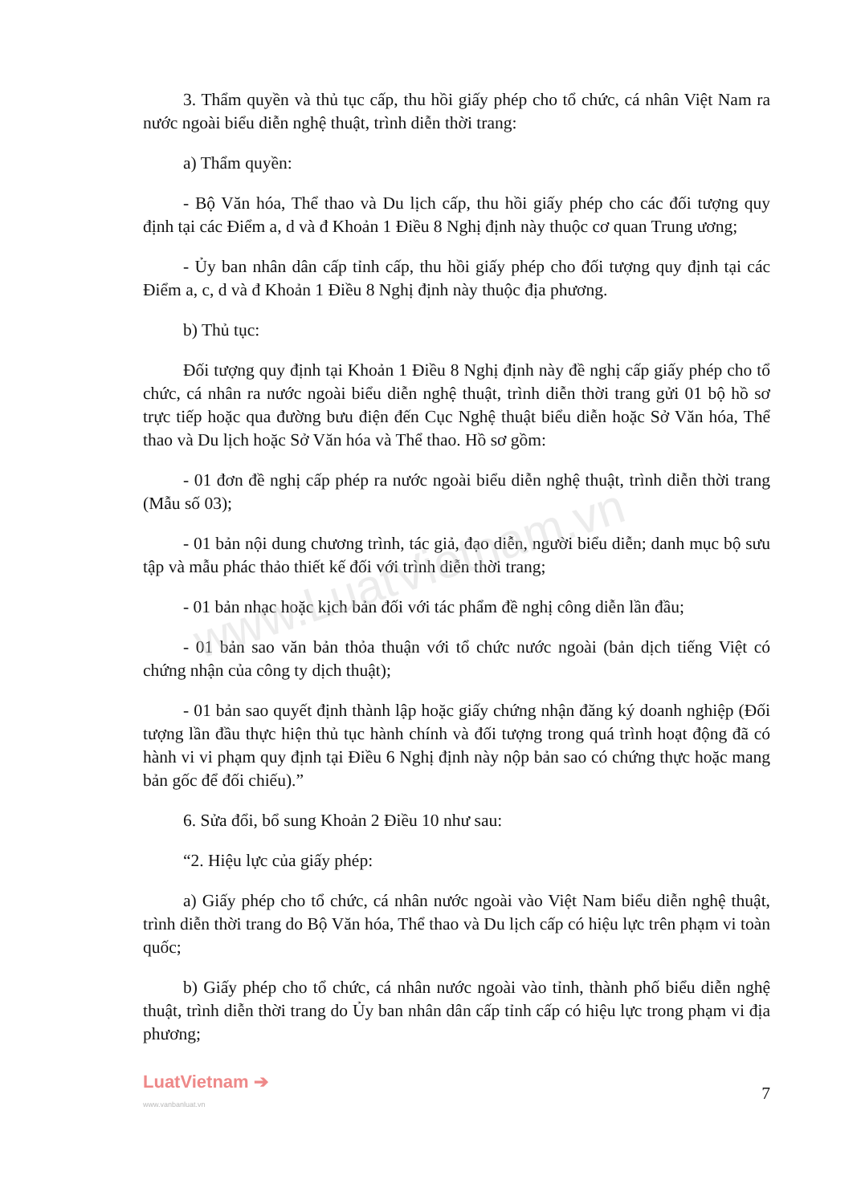www.LuatVietnam.vn
3. Thẩm quyền và thủ tục cấp, thu hồi giấy phép cho tổ chức, cá nhân Việt Nam ra nước ngoài biểu diễn nghệ thuật, trình diễn thời trang:
a) Thẩm quyền:
- Bộ Văn hóa, Thể thao và Du lịch cấp, thu hồi giấy phép cho các đối tượng quy định tại các Điểm a, d và đ Khoản 1 Điều 8 Nghị định này thuộc cơ quan Trung ương;
- Ủy ban nhân dân cấp tỉnh cấp, thu hồi giấy phép cho đối tượng quy định tại các Điểm a, c, d và đ Khoản 1 Điều 8 Nghị định này thuộc địa phương.
b) Thủ tục:
Đối tượng quy định tại Khoản 1 Điều 8 Nghị định này đề nghị cấp giấy phép cho tổ chức, cá nhân ra nước ngoài biểu diễn nghệ thuật, trình diễn thời trang gửi 01 bộ hồ sơ trực tiếp hoặc qua đường bưu điện đến Cục Nghệ thuật biểu diễn hoặc Sở Văn hóa, Thể thao và Du lịch hoặc Sở Văn hóa và Thể thao. Hồ sơ gồm:
- 01 đơn đề nghị cấp phép ra nước ngoài biểu diễn nghệ thuật, trình diễn thời trang (Mẫu số 03);
- 01 bản nội dung chương trình, tác giả, đạo diễn, người biểu diễn; danh mục bộ sưu tập và mẫu phác thảo thiết kế đối với trình diễn thời trang;
- 01 bản nhạc hoặc kịch bản đối với tác phẩm đề nghị công diễn lần đầu;
- 01 bản sao văn bản thỏa thuận với tổ chức nước ngoài (bản dịch tiếng Việt có chứng nhận của công ty dịch thuật);
- 01 bản sao quyết định thành lập hoặc giấy chứng nhận đăng ký doanh nghiệp (Đối tượng lần đầu thực hiện thủ tục hành chính và đối tượng trong quá trình hoạt động đã có hành vi vi phạm quy định tại Điều 6 Nghị định này nộp bản sao có chứng thực hoặc mang bản gốc để đối chiếu).”
6. Sửa đổi, bổ sung Khoản 2 Điều 10 như sau:
“2. Hiệu lực của giấy phép:
a) Giấy phép cho tổ chức, cá nhân nước ngoài vào Việt Nam biểu diễn nghệ thuật, trình diễn thời trang do Bộ Văn hóa, Thể thao và Du lịch cấp có hiệu lực trên phạm vi toàn quốc;
b) Giấy phép cho tổ chức, cá nhân nước ngoài vào tỉnh, thành phố biểu diễn nghệ thuật, trình diễn thời trang do Ủy ban nhân dân cấp tỉnh cấp có hiệu lực trong phạm vi địa phương;
LuatVietnam ➔
www.vanbanluat.vn
7